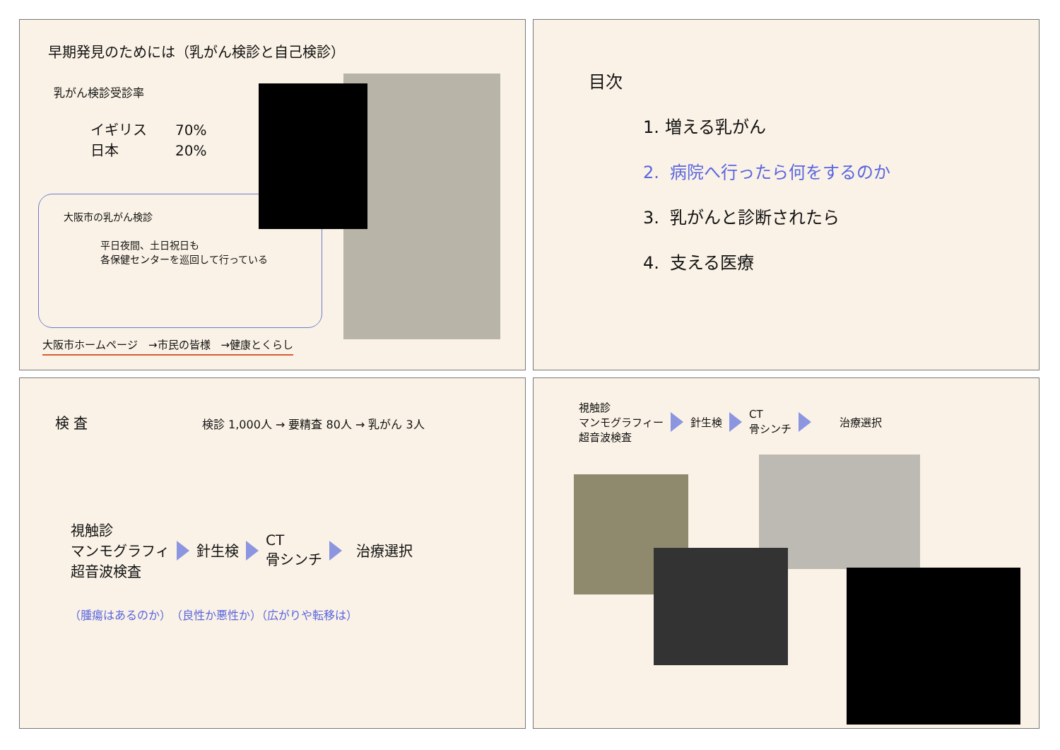早期発見のためには（乳がん検診と自己検診）
乳がん検診受診率
イギリス　　70%
日本　　　　20%
大阪市の乳がん検診
平日夜間、土日祝日も
各保健センターを巡回して行っている
大阪市ホームページ　→市民の皆様　→健康とくらし
目次
1. 増える乳がん
2. 病院へ行ったら何をするのか
3. 乳がんと診断されたら
4. 支える医療
検 査
検診 1,000人 → 要精査 80人 → 乳がん 3人
視触診
マンモグラフィ
超音波検査
針生検
CT
骨シンチ
治療選択
（腫瘍はあるのか）　（良性か悪性か）（広がりや転移は）
視触診
マンモグラフィー
超音波検査
針生検
CT
骨シンチ
治療選択